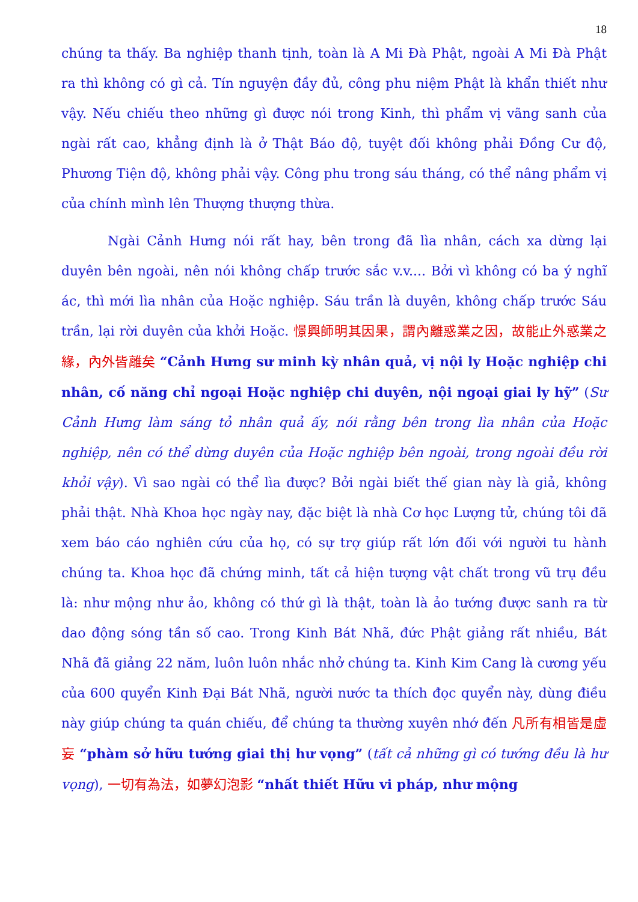18
chúng ta thấy. Ba nghiệp thanh tịnh, toàn là A Mi Đà Phật, ngoài A Mi Đà Phật ra thì không có gì cả. Tín nguyện đầy đủ, công phu niệm Phật là khẩn thiết như vậy. Nếu chiếu theo những gì được nói trong Kinh, thì phẩm vị vãng sanh của ngài rất cao, khẳng định là ở Thật Báo độ, tuyệt đối không phải Đồng Cư độ, Phương Tiện độ, không phải vậy. Công phu trong sáu tháng, có thể nâng phẩm vị của chính mình lên Thượng thượng thừa.
Ngài Cảnh Hưng nói rất hay, bên trong đã lìa nhân, cách xa dừng lại duyên bên ngoài, nên nói không chấp trước sắc v.v.... Bởi vì không có ba ý nghĩ ác, thì mới lìa nhân của Hoặc nghiệp. Sáu trần là duyên, không chấp trước Sáu trần, lại rời duyên của khởi Hoặc. 憬興師明其因果，謂內離惑業之因，故能止外惑業之緣，內外皆離矣 “Cảnh Hưng sư minh kỳ nhân quả, vị nội ly Hoặc nghiệp chi nhân, cố năng chỉ ngoại Hoặc nghiệp chi duyên, nội ngoại giai ly hỹ” (Sư Cảnh Hưng làm sáng tỏ nhân quả ấy, nói rằng bên trong lìa nhân của Hoặc nghiệp, nên có thể dừng duyên của Hoặc nghiệp bên ngoài, trong ngoài đều rời khỏi vậy). Vì sao ngài có thể lìa được? Bởi ngài biết thế gian này là giả, không phải thật. Nhà Khoa học ngày nay, đặc biệt là nhà Cơ học Lượng tử, chúng tôi đã xem báo cáo nghiên cứu của họ, có sự trợ giúp rất lớn đối với người tu hành chúng ta. Khoa học đã chứng minh, tất cả hiện tượng vật chất trong vũ trụ đều là: như mộng như ảo, không có thứ gì là thật, toàn là ảo tướng được sanh ra từ dao động sóng tần số cao. Trong Kinh Bát Nhã, đức Phật giảng rất nhiều, Bát Nhã đã giảng 22 năm, luôn luôn nhắc nhở chúng ta. Kinh Kim Cang là cương yếu của 600 quyển Kinh Đại Bát Nhã, người nước ta thích đọc quyển này, dùng điều này giúp chúng ta quán chiếu, để chúng ta thường xuyên nhớ đến 凡所有相皆是虛妄 “phàm sở hữu tướng giai thị hư vọng” (tất cả những gì có tướng đều là hư vọng), 一切有為法，如夢幻泡影 “nhất thiết Hữu vi pháp, như mộng